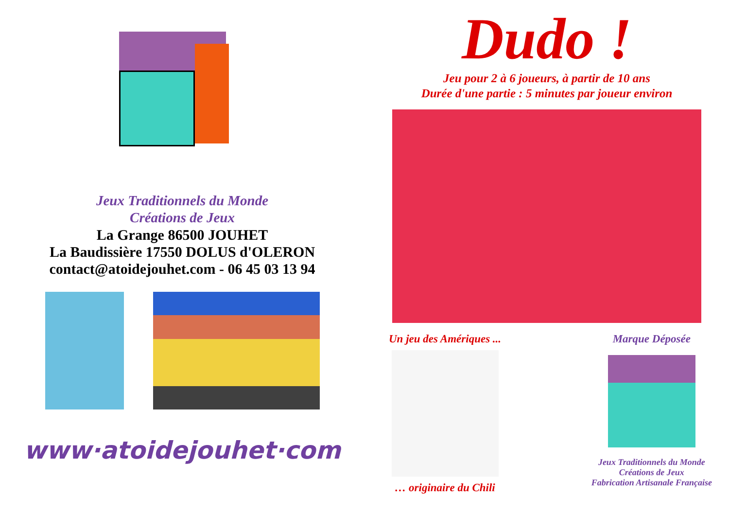Jeux Traditionnels du Monde
Créations de Jeux
La Grange 86500 JOUHET
La Baudissière 17550 DOLUS d'OLERON
contact@atoidejouhet.com - 06 45 03 13 94
www·atoidejouhet·com
Dudo !
Jeu pour 2 à 6 joueurs, à partir de 10 ans
Durée d'une partie : 5 minutes par joueur environ
Un jeu des Amériques ...
… originaire du Chili
Marque Déposée
Jeux Traditionnels du Monde
Créations de Jeux
Fabrication Artisanale Française